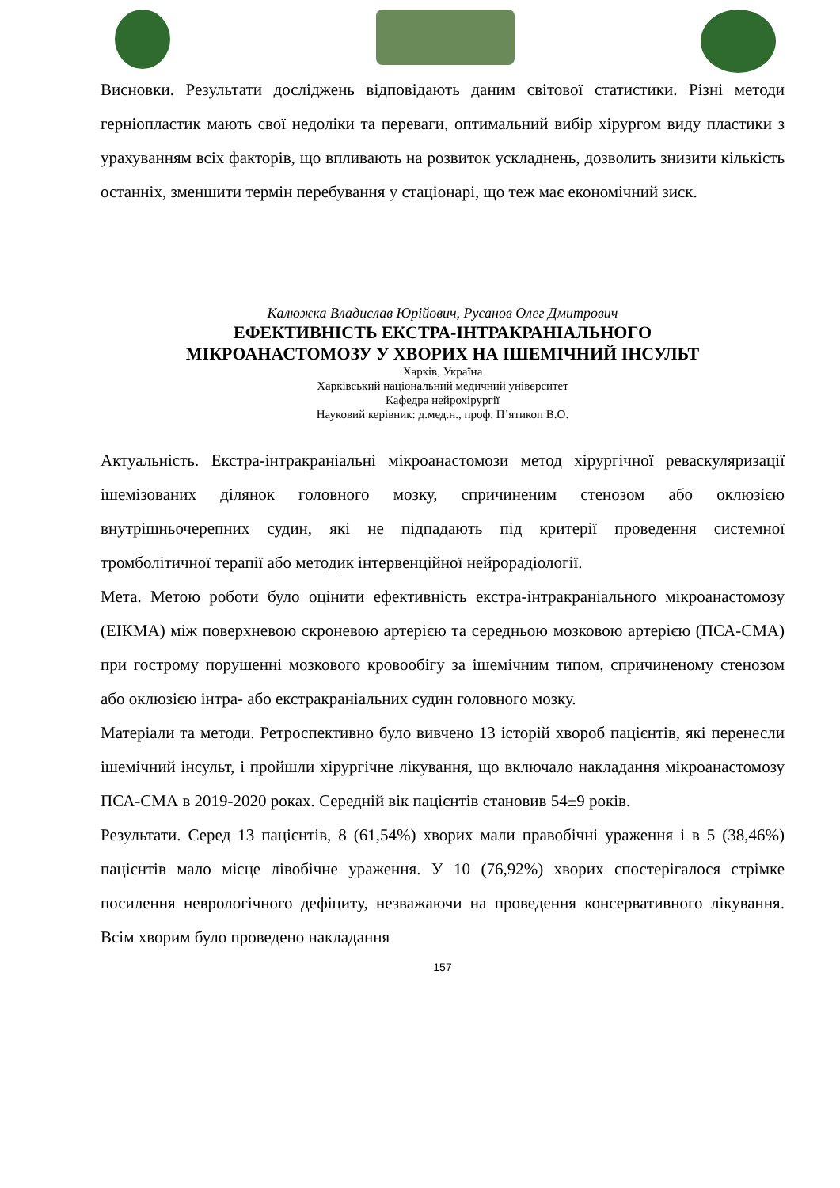Висновки. Результати досліджень відповідають даним світової статистики. Різні методи герніопластик мають свої недоліки та переваги, оптимальний вибір хірургом виду пластики з урахуванням всіх факторів, що впливають на розвиток ускладнень, дозволить знизити кількість останніх, зменшити термін перебування у стаціонарі, що теж має економічний зиск.
Калюжка Владислав Юрійович, Русанов Олег Дмитрович
ЕФЕКТИВНІСТЬ ЕКСТРА-ІНТРАКРАНІАЛЬНОГО
МІКРОАНАСТОМОЗУ У ХВОРИХ НА ІШЕМІЧНИЙ ІНСУЛЬТ
Харків, Україна
Харківський національний медичний університет
Кафедра нейрохірургії
Науковий керівник: д.мед.н., проф. П’ятикоп В.О.
Актуальність. Екстра-інтракраніальні мікроанастомози метод хірургічної реваскуляризації ішемізованих ділянок головного мозку, спричиненим стенозом або оклюзією внутрішньочерепних судин, які не підпадають під критерії проведення системної тромболітичної терапії або методик інтервенційної нейрорадіології.
Мета. Метою роботи було оцінити ефективність екстра-інтракраніального мікроанастомозу (ЕІКМА) між поверхневою скроневою артерією та середньою мозковою артерією (ПСА-СМА) при гострому порушенні мозкового кровообігу за ішемічним типом, спричиненому стенозом або оклюзією інтра- або екстракраніальних судин головного мозку.
Матеріали та методи. Ретроспективно було вивчено 13 історій хвороб пацієнтів, які перенесли ішемічний інсульт, і пройшли хірургічне лікування, що включало накладання мікроанастомозу ПСА-СМА в 2019-2020 роках. Середній вік пацієнтів становив 54±9 років.
Результати. Серед 13 пацієнтів, 8 (61,54%) хворих мали правобічні ураження і в 5 (38,46%) пацієнтів мало місце лівобічне ураження. У 10 (76,92%) хворих спостерігалося стрімке посилення неврологічного дефіциту, незважаючи на проведення консервативного лікування. Всім хворим було проведено накладання
157